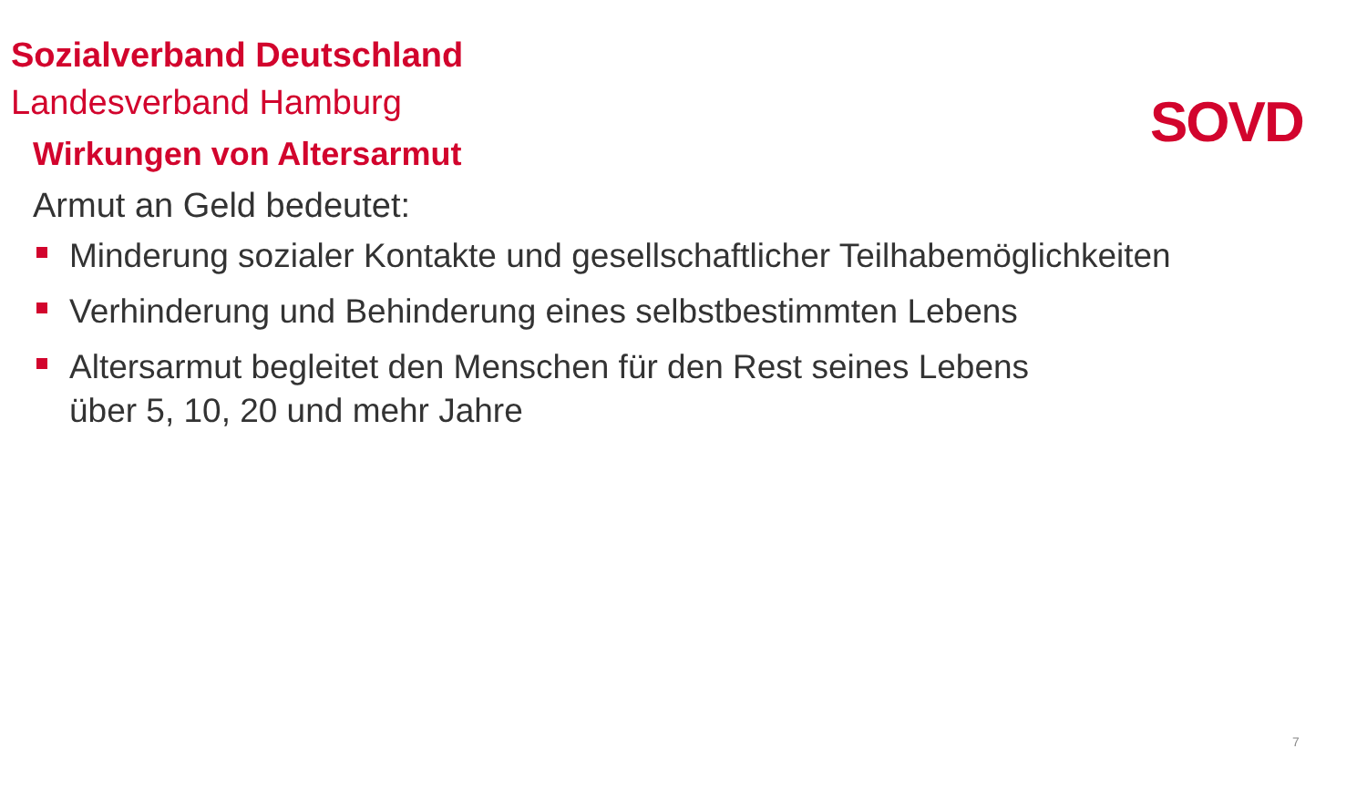Sozialverband Deutschland
Landesverband Hamburg
SOVD
Wirkungen von Altersarmut
Armut an Geld bedeutet:
Minderung sozialer Kontakte und gesellschaftlicher Teilhabemöglichkeiten
Verhinderung und Behinderung eines selbstbestimmten Lebens
Altersarmut begleitet den Menschen für den Rest seines Lebens
über 5, 10, 20 und mehr Jahre
7